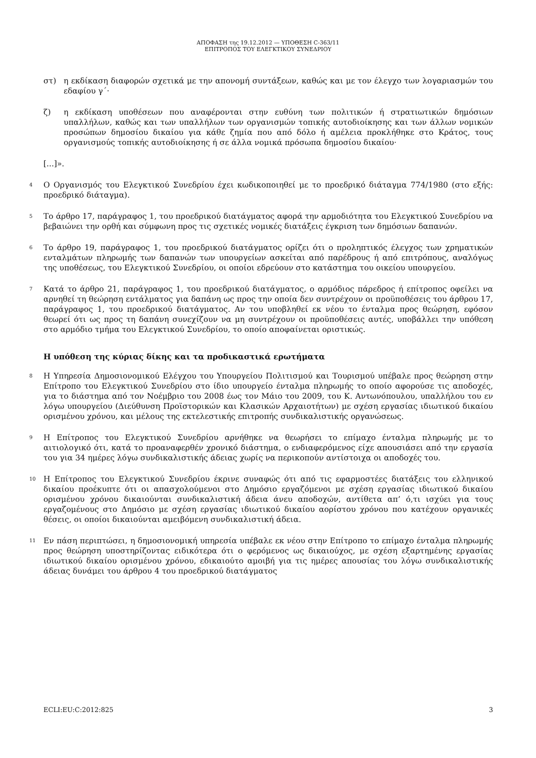ΑΠΟΦΑΣΗ της 19.12.2012 — ΥΠΟΘΕΣΗ C-363/11
ΕΠΙΤΡΟΠΟΣ ΤΟΥ ΕΛΕΓΚΤΙΚΟΥ ΣΥΝΕΔΡΙΟΥ
στ) η εκδίκαση διαφορών σχετικά με την απονομή συντάξεων, καθώς και με τον έλεγχο των λογαριασμών του εδαφίου γ΄·
ζ) η εκδίκαση υποθέσεων που αναφέρονται στην ευθύνη των πολιτικών ή στρατιωτικών δημόσιων υπαλλήλων, καθώς και των υπαλλήλων των οργανισμών τοπικής αυτοδιοίκησης και των άλλων νομικών προσώπων δημοσίου δικαίου για κάθε ζημία που από δόλο ή αμέλεια προκλήθηκε στο Κράτος, τους οργανισμούς τοπικής αυτοδιοίκησης ή σε άλλα νομικά πρόσωπα δημοσίου δικαίου·
[...]».
4 Ο Οργανισμός του Ελεγκτικού Συνεδρίου έχει κωδικοποιηθεί με το προεδρικό διάταγμα 774/1980 (στο εξής: προεδρικό διάταγμα).
5 Το άρθρο 17, παράγραφος 1, του προεδρικού διατάγματος αφορά την αρμοδιότητα του Ελεγκτικού Συνεδρίου να βεβαιώνει την ορθή και σύμφωνη προς τις σχετικές νομικές διατάξεις έγκριση των δημόσιων δαπανών.
6 Το άρθρο 19, παράγραφος 1, του προεδρικού διατάγματος ορίζει ότι ο προληπτικός έλεγχος των χρηματικών ενταλμάτων πληρωμής των δαπανών των υπουργείων ασκείται από παρέδρους ή από επιτρόπους, αναλόγως της υποθέσεως, του Ελεγκτικού Συνεδρίου, οι οποίοι εδρεύουν στο κατάστημα του οικείου υπουργείου.
7 Κατά το άρθρο 21, παράγραφος 1, του προεδρικού διατάγματος, ο αρμόδιος πάρεδρος ή επίτροπος οφείλει να αρνηθεί τη θεώρηση εντάλματος για δαπάνη ως προς την οποία δεν συντρέχουν οι προϋποθέσεις του άρθρου 17, παράγραφος 1, του προεδρικού διατάγματος. Αν του υποβληθεί εκ νέου το ένταλμα προς θεώρηση, εφόσον θεωρεί ότι ως προς τη δαπάνη συνεχίζουν να μη συντρέχουν οι προϋποθέσεις αυτές, υποβάλλει την υπόθεση στο αρμόδιο τμήμα του Ελεγκτικού Συνεδρίου, το οποίο αποφαίνεται οριστικώς.
Η υπόθεση της κύριας δίκης και τα προδικαστικά ερωτήματα
8 Η Υπηρεσία Δημοσιονομικού Ελέγχου του Υπουργείου Πολιτισμού και Τουρισμού υπέβαλε προς θεώρηση στην Επίτροπο του Ελεγκτικού Συνεδρίου στο ίδιο υπουργείο ένταλμα πληρωμής το οποίο αφορούσε τις αποδοχές, για το διάστημα από τον Νοέμβριο του 2008 έως τον Μάιο του 2009, του Κ. Αντωνόπουλου, υπαλλήλου του εν λόγω υπουργείου (Διεύθυνση Προϊστορικών και Κλασικών Αρχαιοτήτων) με σχέση εργασίας ιδιωτικού δικαίου ορισμένου χρόνου, και μέλους της εκτελεστικής επιτροπής συνδικαλιστικής οργανώσεως.
9 Η Επίτροπος του Ελεγκτικού Συνεδρίου αρνήθηκε να θεωρήσει το επίμαχο ένταλμα πληρωμής με το αιτιολογικό ότι, κατά το προαναφερθέν χρονικό διάστημα, ο ενδιαφερόμενος είχε απουσιάσει από την εργασία του για 34 ημέρες λόγω συνδικαλιστικής άδειας χωρίς να περικοπούν αντίστοιχα οι αποδοχές του.
10 Η Επίτροπος του Ελεγκτικού Συνεδρίου έκρινε συναφώς ότι από τις εφαρμοστέες διατάξεις του ελληνικού δικαίου προέκυπτε ότι οι απασχολούμενοι στο Δημόσιο εργαζόμενοι με σχέση εργασίας ιδιωτικού δικαίου ορισμένου χρόνου δικαιούνται συνδικαλιστική άδεια άνευ αποδοχών, αντίθετα απ’ ό,τι ισχύει για τους εργαζομένους στο Δημόσιο με σχέση εργασίας ιδιωτικού δικαίου αορίστου χρόνου που κατέχουν οργανικές θέσεις, οι οποίοι δικαιούνται αμειβόμενη συνδικαλιστική άδεια.
11 Εν πάση περιπτώσει, η δημοσιονομική υπηρεσία υπέβαλε εκ νέου στην Επίτροπο το επίμαχο ένταλμα πληρωμής προς θεώρηση υποστηρίζοντας ειδικότερα ότι ο φερόμενος ως δικαιούχος, με σχέση εξαρτημένης εργασίας ιδιωτικού δικαίου ορισμένου χρόνου, εδικαιούτο αμοιβή για τις ημέρες απουσίας του λόγω συνδικαλιστικής άδειας δυνάμει του άρθρου 4 του προεδρικού διατάγματος
ECLI:EU:C:2012:825 3